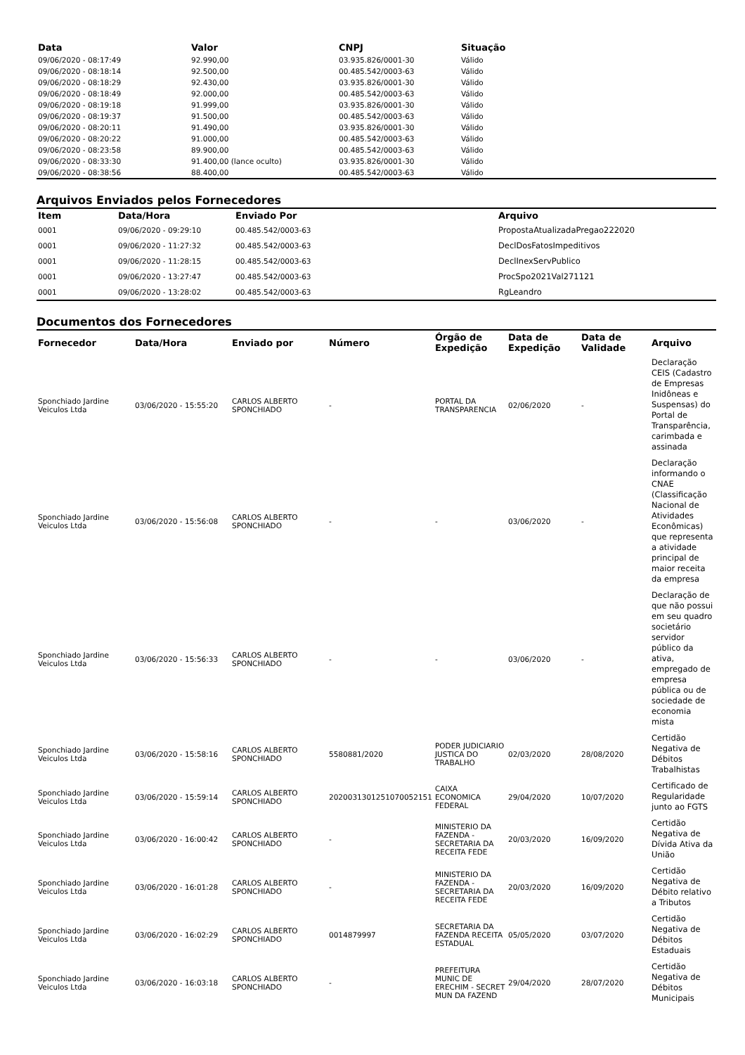| Data | Valor | CNPJ | Situação |
| --- | --- | --- | --- |
| 09/06/2020 - 08:17:49 | 92.990,00 | 03.935.826/0001-30 | Válido |
| 09/06/2020 - 08:18:14 | 92.500,00 | 00.485.542/0003-63 | Válido |
| 09/06/2020 - 08:18:29 | 92.430,00 | 03.935.826/0001-30 | Válido |
| 09/06/2020 - 08:18:49 | 92.000,00 | 00.485.542/0003-63 | Válido |
| 09/06/2020 - 08:19:18 | 91.999,00 | 03.935.826/0001-30 | Válido |
| 09/06/2020 - 08:19:37 | 91.500,00 | 00.485.542/0003-63 | Válido |
| 09/06/2020 - 08:20:11 | 91.490,00 | 03.935.826/0001-30 | Válido |
| 09/06/2020 - 08:20:22 | 91.000,00 | 00.485.542/0003-63 | Válido |
| 09/06/2020 - 08:23:58 | 89.900,00 | 00.485.542/0003-63 | Válido |
| 09/06/2020 - 08:33:30 | 91.400,00 (lance oculto) | 03.935.826/0001-30 | Válido |
| 09/06/2020 - 08:38:56 | 88.400,00 | 00.485.542/0003-63 | Válido |
Arquivos Enviados pelos Fornecedores
| Item | Data/Hora | Enviado Por | Arquivo |
| --- | --- | --- | --- |
| 0001 | 09/06/2020 - 09:29:10 | 00.485.542/0003-63 | PropostaAtualizadaPregao222020 |
| 0001 | 09/06/2020 - 11:27:32 | 00.485.542/0003-63 | DeclDosFatosImpeditivos |
| 0001 | 09/06/2020 - 11:28:15 | 00.485.542/0003-63 | DeclInexServPublico |
| 0001 | 09/06/2020 - 13:27:47 | 00.485.542/0003-63 | ProcSpo2021Val271121 |
| 0001 | 09/06/2020 - 13:28:02 | 00.485.542/0003-63 | RgLeandro |
Documentos dos Fornecedores
| Fornecedor | Data/Hora | Enviado por | Número | Órgão de Expedição | Data de Expedição | Data de Validade | Arquivo |
| --- | --- | --- | --- | --- | --- | --- | --- |
| Sponchiado Jardine Veiculos Ltda | 03/06/2020 - 15:55:20 | CARLOS ALBERTO SPONCHIADO | - | PORTAL DA TRANSPARENCIA | 02/06/2020 | - | Declaração CEIS (Cadastro de Empresas Inidôneas e Suspensas) do Portal de Transparência, carimbada e assinada |
| Sponchiado Jardine Veiculos Ltda | 03/06/2020 - 15:56:08 | CARLOS ALBERTO SPONCHIADO | - | - | 03/06/2020 | - | Declaração informando o CNAE (Classificação Nacional de Atividades Econômicas) que representa a atividade principal de maior receita da empresa |
| Sponchiado Jardine Veiculos Ltda | 03/06/2020 - 15:56:33 | CARLOS ALBERTO SPONCHIADO | - | - | 03/06/2020 | - | Declaração de que não possui em seu quadro societário servidor público da ativa, empregado de empresa pública ou de sociedade de economia mista |
| Sponchiado Jardine Veiculos Ltda | 03/06/2020 - 15:58:16 | CARLOS ALBERTO SPONCHIADO | 5580881/2020 | PODER JUDICIARIO JUSTICA DO TRABALHO | 02/03/2020 | 28/08/2020 | Certidão Negativa de Débitos Trabalhistas |
| Sponchiado Jardine Veiculos Ltda | 03/06/2020 - 15:59:14 | CARLOS ALBERTO SPONCHIADO | 2020031301251070052151 | CAIXA ECONOMICA FEDERAL | 29/04/2020 | 10/07/2020 | Certificado de Regularidade junto ao FGTS |
| Sponchiado Jardine Veiculos Ltda | 03/06/2020 - 16:00:42 | CARLOS ALBERTO SPONCHIADO | - | MINISTERIO DA FAZENDA - SECRETARIA DA RECEITA FEDE | 20/03/2020 | 16/09/2020 | Certidão Negativa de Dívida Ativa da União |
| Sponchiado Jardine Veiculos Ltda | 03/06/2020 - 16:01:28 | CARLOS ALBERTO SPONCHIADO | - | MINISTERIO DA FAZENDA - SECRETARIA DA RECEITA FEDE | 20/03/2020 | 16/09/2020 | Certidão Negativa de Débito relativo a Tributos |
| Sponchiado Jardine Veiculos Ltda | 03/06/2020 - 16:02:29 | CARLOS ALBERTO SPONCHIADO | 0014879997 | SECRETARIA DA FAZENDA RECEITA ESTADUAL | 05/05/2020 | 03/07/2020 | Certidão Negativa de Débitos Estaduais |
| Sponchiado Jardine Veiculos Ltda | 03/06/2020 - 16:03:18 | CARLOS ALBERTO SPONCHIADO | - | PREFEITURA MUNIC DE ERECHIM - SECRET MUN DA FAZEND | 29/04/2020 | 28/07/2020 | Certidão Negativa de Débitos Municipais |